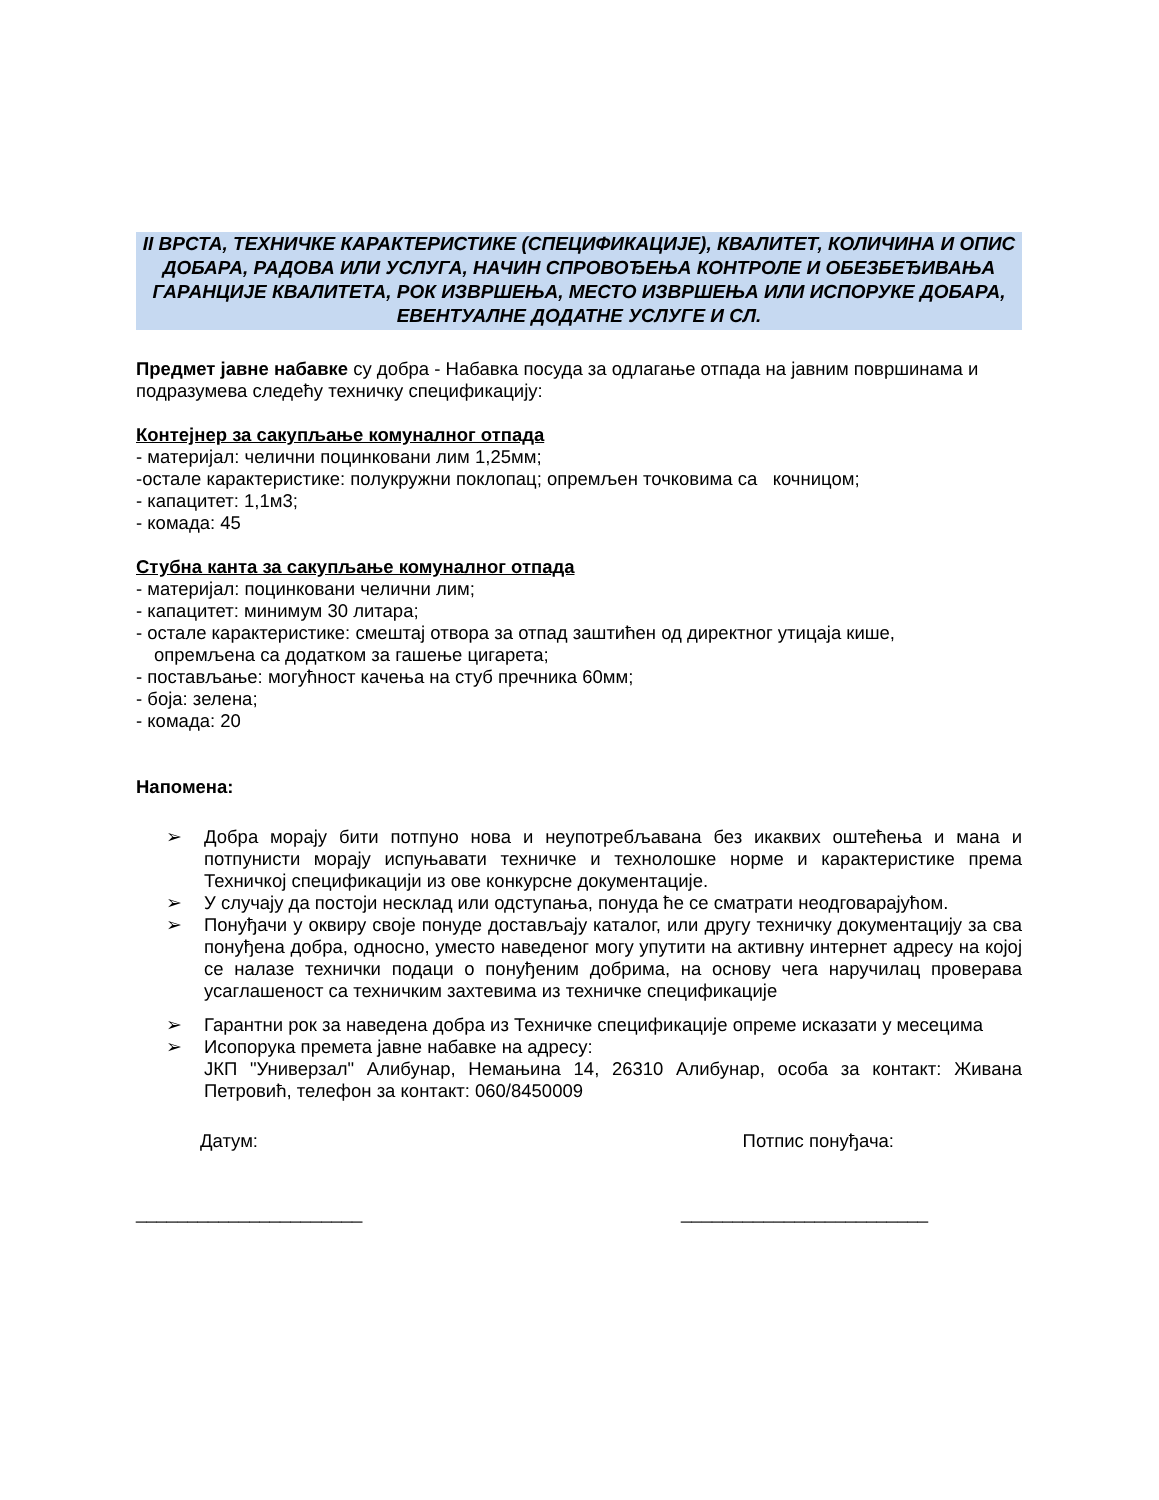II ВРСТА, ТЕХНИЧКЕ КАРАКТЕРИСТИКЕ (СПЕЦИФИКАЦИЈЕ), КВАЛИТЕТ, КОЛИЧИНА И ОПИС ДОБАРА, РАДОВА ИЛИ УСЛУГА, НАЧИН СПРОВОЂЕЊА КОНТРОЛЕ И ОБЕЗБЕЂИВАЊА ГАРАНЦИЈЕ КВАЛИТЕТА, РОК ИЗВРШЕЊА, МЕСТО ИЗВРШЕЊА ИЛИ ИСПОРУКЕ ДОБАРА, ЕВЕНТУАЛНЕ ДОДАТНЕ УСЛУГЕ И СЛ.
Предмет јавне набавке су добра - Набавка посуда за одлагање отпада на јавним површинама и подразумева следећу техничку спецификацију:
Контејнер за сакупљање комуналног отпада
- материјал: челични поцинковани лим 1,25мм;
-остале карактеристике: полукружни поклопац; опремљен точковима са кочницом;
- капацитет: 1,1м3;
- комада: 45
Стубна канта за сакупљање комуналног отпада
- материјал: поцинковани челични лим;
- капацитет: минимум 30 литара;
- остале карактеристике: смештај отвора за отпад заштићен од директног утицаја кише,
опремљена са додатком за гашење цигарета;
- постављање: могућност качења на стуб пречника 60мм;
- боја: зелена;
- комада: 20
Напомена:
➢ Добра морају бити потпуно нова и неупотребљавана без икаквих оштећења и мана и потпунисти морају испуњавати техничке и технолошке норме и карактеристике према Техничкој спецификацији из ове конкурсне документације.
➢ У случају да постоји несклад или одступања, понуда ће се сматрати неодговарајућом.
➢ Понуђачи у оквиру своје понуде достављају каталог, или другу техничку документацију за сва понуђена добра, односно, уместо наведеног могу упутити на активну интернет адресу на којој се налазе технички подаци о понуђеним добрима, на основу чега наручилац проверава усаглашеност са техничким захтевима из техничке спецификације
➢ Гарантни рок за наведена добра из Техничке спецификације опреме исказати у месецима
➢ Исопорука премета јавне набавке на адресу:
ЈКП "Универзал" Алибунар, Немањина 14, 26310 Алибунар, особа за контакт: Живана Петровић, телефон за контакт: 060/8450009
Датум: Потпис понуђача:
______________________ ________________________